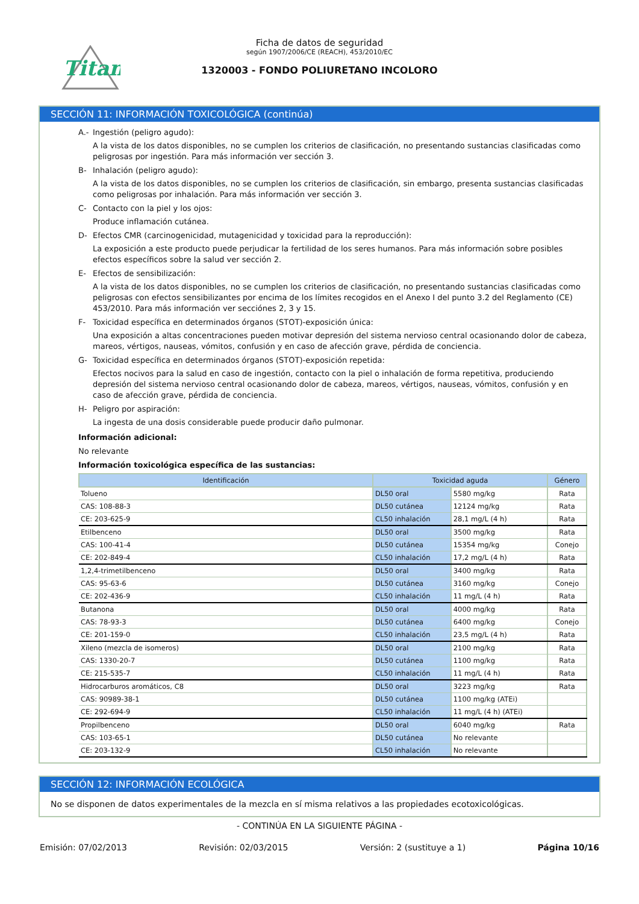Titan
Ficha de datos de seguridad
según 1907/2006/CE (REACH), 453/2010/EC
1320003 - FONDO POLIURETANO INCOLORO
SECCIÓN 11: INFORMACIÓN TOXICOLÓGICA (continúa)
A.- Ingestión (peligro agudo):
A la vista de los datos disponibles, no se cumplen los criterios de clasificación, no presentando sustancias clasificadas como peligrosas por ingestión. Para más información ver sección 3.
B- Inhalación (peligro agudo):
A la vista de los datos disponibles, no se cumplen los criterios de clasificación, sin embargo, presenta sustancias clasificadas como peligrosas por inhalación. Para más información ver sección 3.
C- Contacto con la piel y los ojos:
Produce inflamación cutánea.
D- Efectos CMR (carcinogenicidad, mutagenicidad y toxicidad para la reproducción):
La exposición a este producto puede perjudicar la fertilidad de los seres humanos. Para más información sobre posibles efectos específicos sobre la salud ver sección 2.
E- Efectos de sensibilización:
A la vista de los datos disponibles, no se cumplen los criterios de clasificación, no presentando sustancias clasificadas como peligrosas con efectos sensibilizantes por encima de los límites recogidos en el Anexo I del punto 3.2 del Reglamento (CE) 453/2010. Para más información ver secciónes 2, 3 y 15.
F- Toxicidad específica en determinados órganos (STOT)-exposición única:
Una exposición a altas concentraciones pueden motivar depresión del sistema nervioso central ocasionando dolor de cabeza, mareos, vértigos, nauseas, vómitos, confusión y en caso de afección grave, pérdida de conciencia.
G- Toxicidad específica en determinados órganos (STOT)-exposición repetida:
Efectos nocivos para la salud en caso de ingestión, contacto con la piel o inhalación de forma repetitiva, produciendo depresión del sistema nervioso central ocasionando dolor de cabeza, mareos, vértigos, nauseas, vómitos, confusión y en caso de afección grave, pérdida de conciencia.
H- Peligro por aspiración:
La ingesta de una dosis considerable puede producir daño pulmonar.
Información adicional:
No relevante
Información toxicológica específica de las sustancias:
| Identificación | Toxicidad aguda | | Género |
| --- | --- | --- | --- |
| Tolueno | DL50 oral | 5580 mg/kg | Rata |
| CAS: 108-88-3 | DL50 cutánea | 12124 mg/kg | Rata |
| CE: 203-625-9 | CL50 inhalación | 28,1 mg/L (4 h) | Rata |
| Etilbenceno | DL50 oral | 3500 mg/kg | Rata |
| CAS: 100-41-4 | DL50 cutánea | 15354 mg/kg | Conejo |
| CE: 202-849-4 | CL50 inhalación | 17,2 mg/L (4 h) | Rata |
| 1,2,4-trimetilbenceno | DL50 oral | 3400 mg/kg | Rata |
| CAS: 95-63-6 | DL50 cutánea | 3160 mg/kg | Conejo |
| CE: 202-436-9 | CL50 inhalación | 11 mg/L (4 h) | Rata |
| Butanona | DL50 oral | 4000 mg/kg | Rata |
| CAS: 78-93-3 | DL50 cutánea | 6400 mg/kg | Conejo |
| CE: 201-159-0 | CL50 inhalación | 23,5 mg/L (4 h) | Rata |
| Xileno (mezcla de isomeros) | DL50 oral | 2100 mg/kg | Rata |
| CAS: 1330-20-7 | DL50 cutánea | 1100 mg/kg | Rata |
| CE: 215-535-7 | CL50 inhalación | 11 mg/L (4 h) | Rata |
| Hidrocarburos aromáticos, C8 | DL50 oral | 3223 mg/kg | Rata |
| CAS: 90989-38-1 | DL50 cutánea | 1100 mg/kg (ATEi) | |
| CE: 292-694-9 | CL50 inhalación | 11 mg/L (4 h) (ATEi) | |
| Propilbenceno | DL50 oral | 6040 mg/kg | Rata |
| CAS: 103-65-1 | DL50 cutánea | No relevante | |
| CE: 203-132-9 | CL50 inhalación | No relevante | |
SECCIÓN 12: INFORMACIÓN ECOLÓGICA
No se disponen de datos experimentales de la mezcla en sí misma relativos a las propiedades ecotoxicológicas.
- CONTINÚA EN LA SIGUIENTE PÁGINA -
Emisión: 07/02/2013 Revisión: 02/03/2015 Versión: 2 (sustituye a 1) Página 10/16